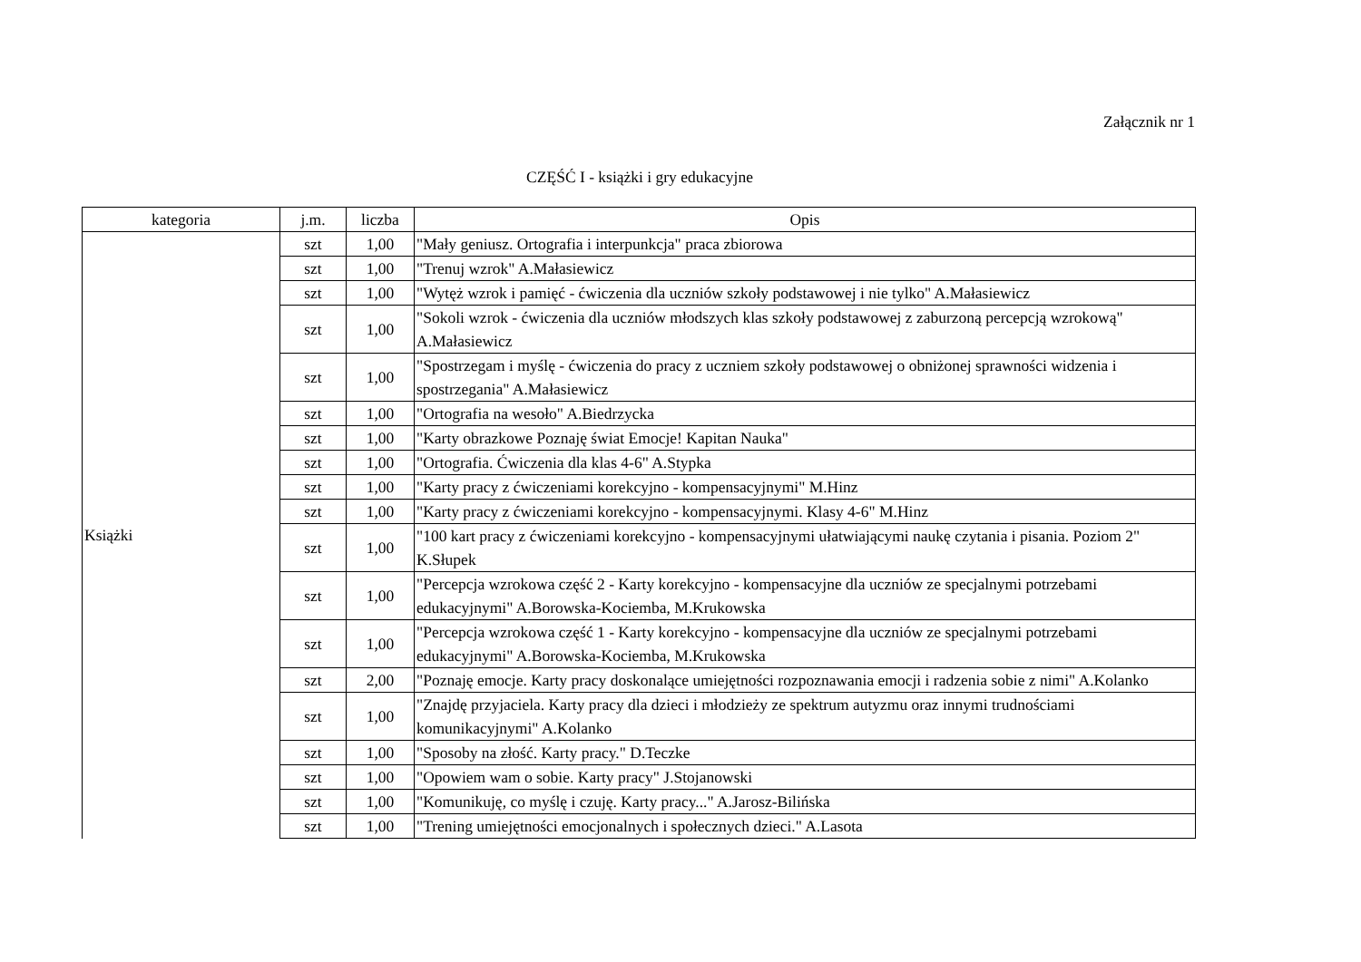Załącznik nr 1
CZĘŚĆ I - książki i gry edukacyjne
| kategoria | j.m. | liczba | Opis |
| --- | --- | --- | --- |
| Książki | szt | 1,00 | "Mały geniusz. Ortografia i interpunkcja" praca zbiorowa |
| | szt | 1,00 | "Trenuj wzrok" A.Małasiewicz |
| | szt | 1,00 | "Wytęż wzrok i pamięć - ćwiczenia dla uczniów szkoły podstawowej i nie tylko" A.Małasiewicz |
| | szt | 1,00 | "Sokoli wzrok - ćwiczenia dla uczniów młodszych klas szkoły podstawowej z zaburzoną percepcją wzrokową" A.Małasiewicz |
| | szt | 1,00 | "Spostrzegam i myślę - ćwiczenia do pracy z uczniem szkoły podstawowej o obniżonej sprawności widzenia i spostrzegania" A.Małasiewicz |
| | szt | 1,00 | "Ortografia na wesoło" A.Biedrzycka |
| | szt | 1,00 | "Karty obrazkowe Poznaję świat Emocje! Kapitan Nauka" |
| | szt | 1,00 | "Ortografia. Ćwiczenia dla klas 4-6" A.Stypka |
| | szt | 1,00 | "Karty pracy z ćwiczeniami korekcyjno - kompensacyjnymi" M.Hinz |
| | szt | 1,00 | "Karty pracy z ćwiczeniami korekcyjno - kompensacyjnymi. Klasy 4-6" M.Hinz |
| | szt | 1,00 | "100 kart pracy z ćwiczeniami korekcyjno - kompensacyjnymi ułatwiającymi naukę czytania i pisania. Poziom 2" K.Słupek |
| | szt | 1,00 | "Percepcja wzrokowa część 2 - Karty korekcyjno - kompensacyjne dla uczniów ze specjalnymi potrzebami edukacyjnymi" A.Borowska-Kociemba, M.Krukowska |
| | szt | 1,00 | "Percepcja wzrokowa część 1 - Karty korekcyjno - kompensacyjne dla uczniów ze specjalnymi potrzebami edukacyjnymi" A.Borowska-Kociemba, M.Krukowska |
| | szt | 2,00 | "Poznaję emocje. Karty pracy doskonalące umiejętności rozpoznawania emocji i radzenia sobie z nimi" A.Kolanko |
| | szt | 1,00 | "Znajdę przyjaciela. Karty pracy dla dzieci i młodzieży ze spektrum autyzmu oraz innymi trudnościami komunikacyjnymi" A.Kolanko |
| | szt | 1,00 | "Sposoby na złość. Karty pracy." D.Teczke |
| | szt | 1,00 | "Opowiem wam o sobie. Karty pracy" J.Stojanowski |
| | szt | 1,00 | "Komunikuję, co myślę i czuję. Karty pracy..." A.Jarosz-Bilińska |
| | szt | 1,00 | "Trening umiejętności emocjonalnych i społecznych dzieci." A.Lasota |